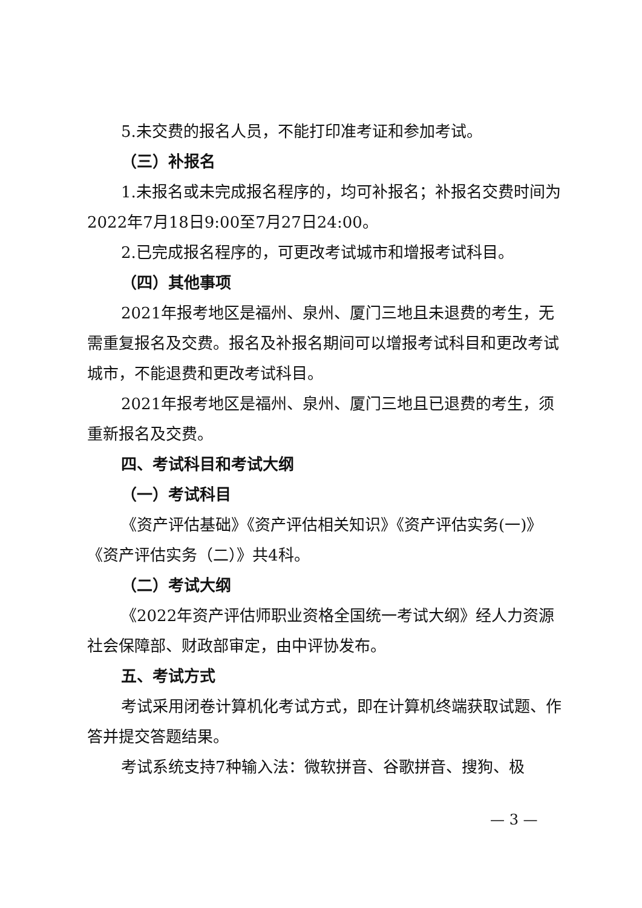5.未交费的报名人员，不能打印准考证和参加考试。
（三）补报名
1.未报名或未完成报名程序的，均可补报名；补报名交费时间为2022年7月18日9:00至7月27日24:00。
2.已完成报名程序的，可更改考试城市和增报考试科目。
（四）其他事项
2021年报考地区是福州、泉州、厦门三地且未退费的考生，无需重复报名及交费。报名及补报名期间可以增报考试科目和更改考试城市，不能退费和更改考试科目。
2021年报考地区是福州、泉州、厦门三地且已退费的考生，须重新报名及交费。
四、考试科目和考试大纲
（一）考试科目
《资产评估基础》《资产评估相关知识》《资产评估实务(一)》《资产评估实务（二）》共4科。
（二）考试大纲
《2022年资产评估师职业资格全国统一考试大纲》经人力资源社会保障部、财政部审定，由中评协发布。
五、考试方式
考试采用闭卷计算机化考试方式，即在计算机终端获取试题、作答并提交答题结果。
考试系统支持7种输入法：微软拼音、谷歌拼音、搜狗、极
— 3 —